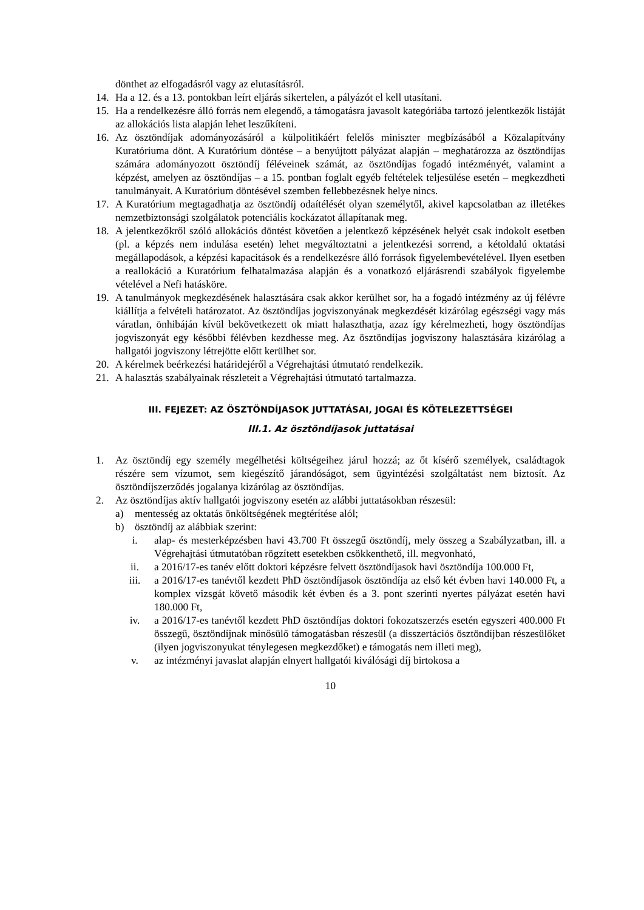dönthet az elfogadásról vagy az elutasításról.
14. Ha a 12. és a 13. pontokban leírt eljárás sikertelen, a pályázót el kell utasítani.
15. Ha a rendelkezésre álló forrás nem elegendő, a támogatásra javasolt kategóriába tartozó jelentkezők listáját az allokációs lista alapján lehet leszűkíteni.
16. Az ösztöndíjak adományozásáról a külpolitikáért felelős miniszter megbízásából a Közalapítvány Kuratóriuma dönt. A Kuratórium döntése – a benyújtott pályázat alapján – meghatározza az ösztöndíjas számára adományozott ösztöndíj féléveinek számát, az ösztöndíjas fogadó intézményét, valamint a képzést, amelyen az ösztöndíjas – a 15. pontban foglalt egyéb feltételek teljesülése esetén – megkezdheti tanulmányait. A Kuratórium döntésével szemben fellebbezésnek helye nincs.
17. A Kuratórium megtagadhatja az ösztöndíj odaítélését olyan személytől, akivel kapcsolatban az illetékes nemzetbiztonsági szolgálatok potenciális kockázatot állapítanak meg.
18. A jelentkezőkről szóló allokációs döntést követően a jelentkező képzésének helyét csak indokolt esetben (pl. a képzés nem indulása esetén) lehet megváltoztatni a jelentkezési sorrend, a kétoldalú oktatási megállapodások, a képzési kapacitások és a rendelkezésre álló források figyelembevételével. Ilyen esetben a reallokáció a Kuratórium felhatalmazása alapján és a vonatkozó eljárásrendi szabályok figyelembe vételével a Nefi hatásköre.
19. A tanulmányok megkezdésének halasztására csak akkor kerülhet sor, ha a fogadó intézmény az új félévre kiállítja a felvételi határozatot. Az ösztöndíjas jogviszonyának megkezdését kizárólag egészségi vagy más váratlan, önhibáján kívül bekövetkezett ok miatt halaszthatja, azaz így kérelmezheti, hogy ösztöndíjas jogviszonyát egy későbbi félévben kezdhesse meg. Az ösztöndíjas jogviszony halasztására kizárólag a hallgatói jogviszony létrejötte előtt kerülhet sor.
20. A kérelmek beérkezési határidejéről a Végrehajtási útmutató rendelkezik.
21. A halasztás szabályainak részleteit a Végrehajtási útmutató tartalmazza.
III. FEJEZET: AZ ÖSZTÖNDÍJASOK JUTTATÁSAI, JOGAI ÉS KÖTELEZETTSÉGEI
III.1. Az ösztöndíjasok juttatásai
1. Az ösztöndíj egy személy megélhetési költségeihez járul hozzá; az őt kísérő személyek, családtagok részére sem vízumot, sem kiegészítő járandóságot, sem ügyintézési szolgáltatást nem biztosít. Az ösztöndíjszerződés jogalanya kizárólag az ösztöndíjas.
2. Az ösztöndíjas aktív hallgatói jogviszony esetén az alábbi juttatásokban részesül:
a) mentesség az oktatás önköltségének megtérítése alól;
b) ösztöndíj az alábbiak szerint:
i. alap- és mesterképzésben havi 43.700 Ft összegű ösztöndíj, mely összeg a Szabályzatban, ill. a Végrehajtási útmutatóban rögzített esetekben csökkenthető, ill. megvonható,
ii. a 2016/17-es tanév előtt doktori képzésre felvett ösztöndíjasok havi ösztöndíja 100.000 Ft,
iii. a 2016/17-es tanévtől kezdett PhD ösztöndíjasok ösztöndíja az első két évben havi 140.000 Ft, a komplex vizsgát követő második két évben és a 3. pont szerinti nyertes pályázat esetén havi 180.000 Ft,
iv. a 2016/17-es tanévtől kezdett PhD ösztöndíjas doktori fokozatszerzés esetén egyszeri 400.000 Ft összegű, ösztöndíjnak minősülő támogatásban részesül (a disszertációs ösztöndíjban részesülőket (ilyen jogviszonyukat ténylegesen megkezdőket) e támogatás nem illeti meg),
v. az intézményi javaslat alapján elnyert hallgatói kiválósági díj birtokosa a
10